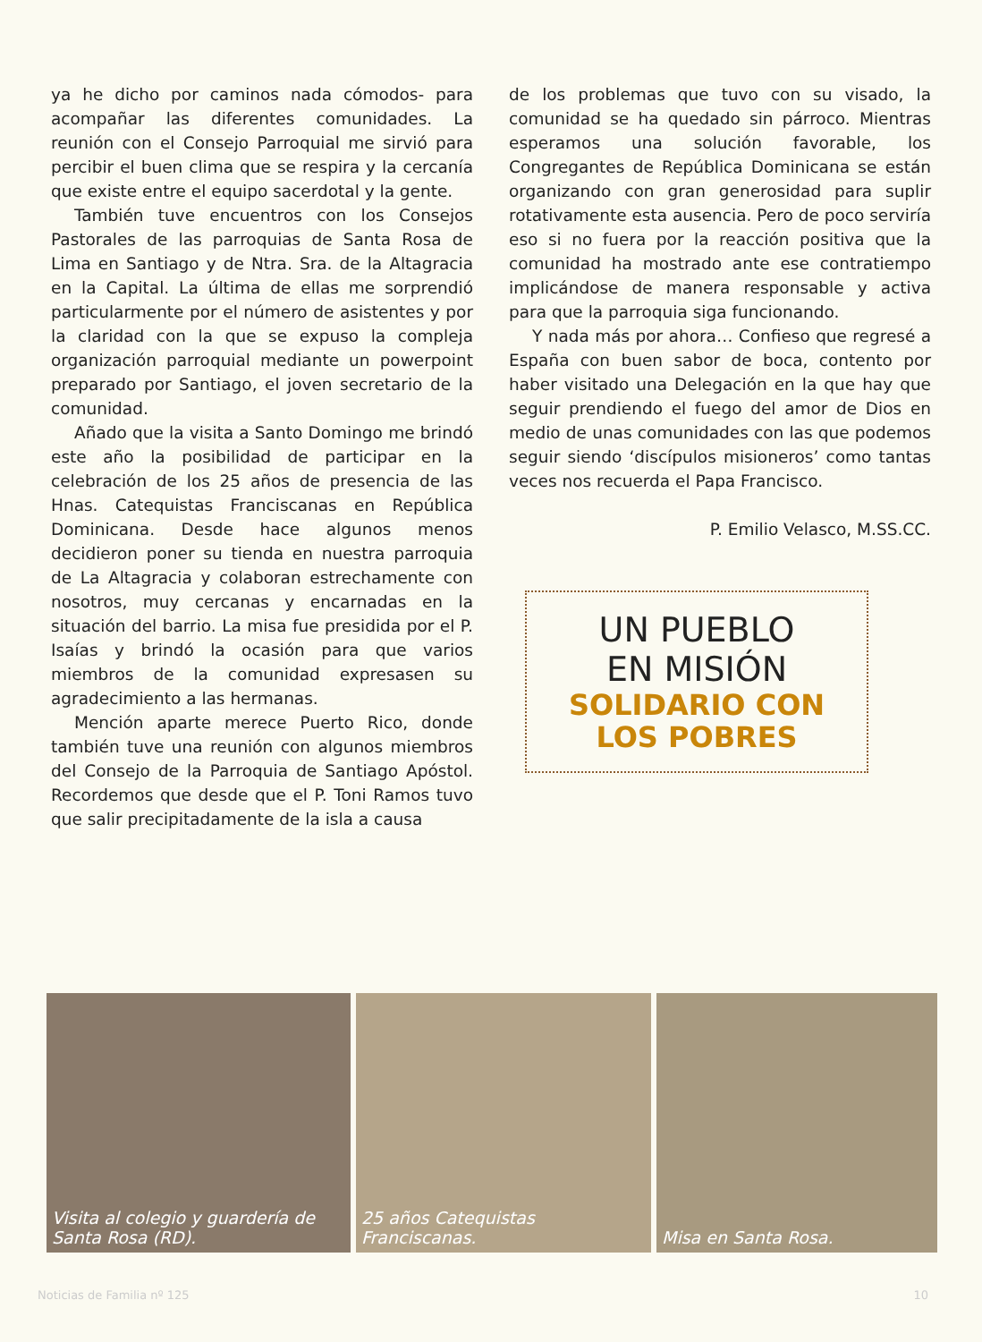ya he dicho por caminos nada cómodos- para acompañar las diferentes comunidades. La reunión con el Consejo Parroquial me sirvió para percibir el buen clima que se respira y la cercanía que existe entre el equipo sacerdotal y la gente.
También tuve encuentros con los Consejos Pastorales de las parroquias de Santa Rosa de Lima en Santiago y de Ntra. Sra. de la Altagracia en la Capital. La última de ellas me sorprendió particularmente por el número de asistentes y por la claridad con la que se expuso la compleja organización parroquial mediante un powerpoint preparado por Santiago, el joven secretario de la comunidad.
Añado que la visita a Santo Domingo me brindó este año la posibilidad de participar en la celebración de los 25 años de presencia de las Hnas. Catequistas Franciscanas en República Dominicana. Desde hace algunos menos decidieron poner su tienda en nuestra parroquia de La Altagracia y colaboran estrechamente con nosotros, muy cercanas y encarnadas en la situación del barrio. La misa fue presidida por el P. Isaías y brindó la ocasión para que varios miembros de la comunidad expresasen su agradecimiento a las hermanas.
Mención aparte merece Puerto Rico, donde también tuve una reunión con algunos miembros del Consejo de la Parroquia de Santiago Apóstol. Recordemos que desde que el P. Toni Ramos tuvo que salir precipitadamente de la isla a causa
de los problemas que tuvo con su visado, la comunidad se ha quedado sin párroco. Mientras esperamos una solución favorable, los Congregantes de República Dominicana se están organizando con gran generosidad para suplir rotativamente esta ausencia. Pero de poco serviría eso si no fuera por la reacción positiva que la comunidad ha mostrado ante ese contratiempo implicándose de manera responsable y activa para que la parroquia siga funcionando.
Y nada más por ahora… Confieso que regresé a España con buen sabor de boca, contento por haber visitado una Delegación en la que hay que seguir prendiendo el fuego del amor de Dios en medio de unas comunidades con las que podemos seguir siendo ‘discípulos misioneros’ como tantas veces nos recuerda el Papa Francisco.
P. Emilio Velasco, M.SS.CC.
UN PUEBLO
EN MISIÓN
SOLIDARIO CON
LOS POBRES
Visita al colegio y guardería de Santa Rosa (RD).
25 años Catequistas Franciscanas.
Misa en Santa Rosa.
Noticias de Familia nº 125 10